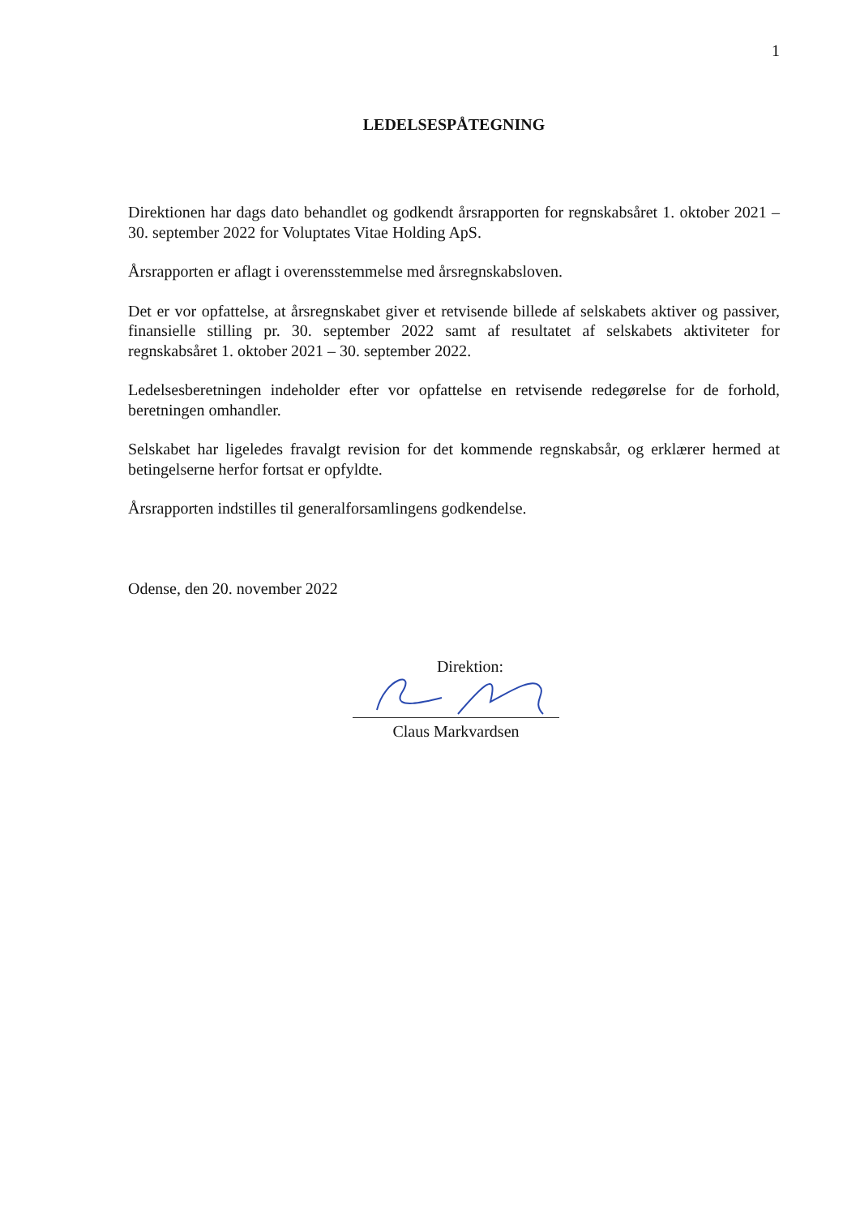1
LEDELSESPÅTEGNING
Direktionen har dags dato behandlet og godkendt årsrapporten for regnskabsåret 1. oktober 2021 – 30. september 2022 for Voluptates Vitae Holding ApS.
Årsrapporten er aflagt i overensstemmelse med årsregnskabsloven.
Det er vor opfattelse, at årsregnskabet giver et retvisende billede af selskabets aktiver og passiver, finansielle stilling pr. 30. september 2022 samt af resultatet af selskabets aktiviteter for regnskabsåret 1. oktober 2021 – 30. september 2022.
Ledelsesberetningen indeholder efter vor opfattelse en retvisende redegørelse for de forhold, beretningen omhandler.
Selskabet har ligeledes fravalgt revision for det kommende regnskabsår, og erklærer hermed at betingelserne herfor fortsat er opfyldte.
Årsrapporten indstilles til generalforsamlingens godkendelse.
Odense, den 20. november 2022
Direktion:
Claus Markvardsen